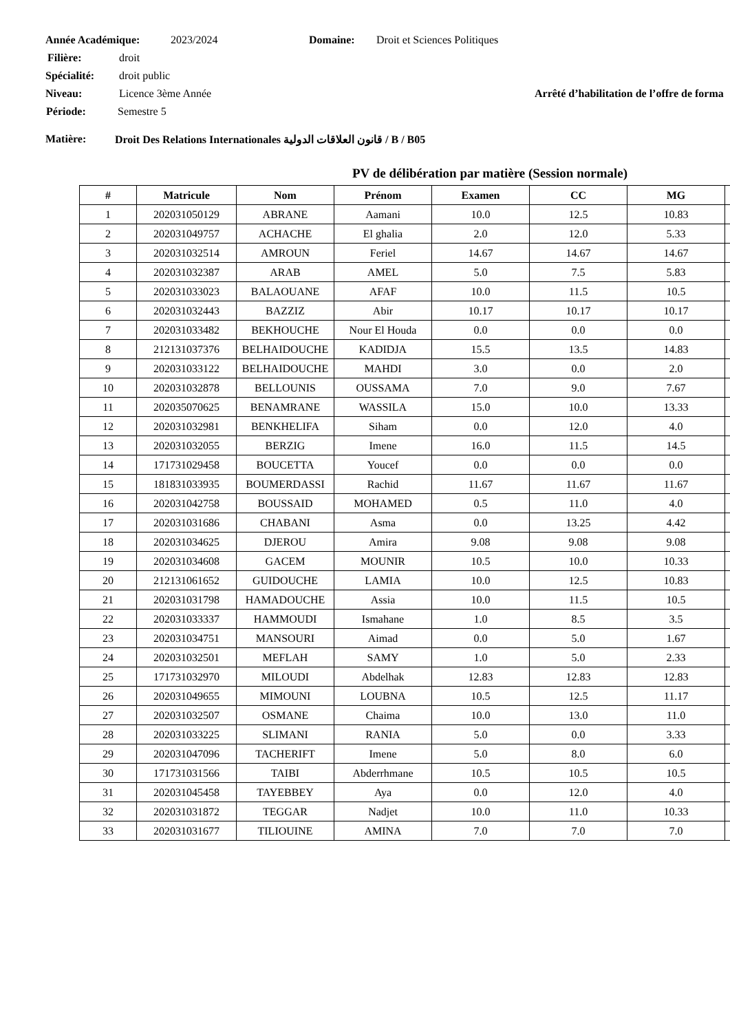Année Académique: 2023/2024 Domaine: Droit et Sciences Politiques
Filière: droit
Spécialité: droit public
Niveau: Licence 3ème Année Arrêté d’habilitation de l’offre de forma
Période: Semestre 5
Matière: Droit Des Relations Internationales قانون العلاقات الدولية / B / B05
PV de délibération par matière (Session normale)
| # | Matricule | Nom | Prénom | Examen | CC | MG | |
| --- | --- | --- | --- | --- | --- | --- | --- |
| 1 | 202031050129 | ABRANE | Aamani | 10.0 | 12.5 | 10.83 | |
| 2 | 202031049757 | ACHACHE | El ghalia | 2.0 | 12.0 | 5.33 | |
| 3 | 202031032514 | AMROUN | Feriel | 14.67 | 14.67 | 14.67 | |
| 4 | 202031032387 | ARAB | AMEL | 5.0 | 7.5 | 5.83 | |
| 5 | 202031033023 | BALAOUANE | AFAF | 10.0 | 11.5 | 10.5 | |
| 6 | 202031032443 | BAZZIZ | Abir | 10.17 | 10.17 | 10.17 | |
| 7 | 202031033482 | BEKHOUCHE | Nour El Houda | 0.0 | 0.0 | 0.0 | |
| 8 | 212131037376 | BELHAIDOUCHE | KADIDJA | 15.5 | 13.5 | 14.83 | |
| 9 | 202031033122 | BELHAIDOUCHE | MAHDI | 3.0 | 0.0 | 2.0 | |
| 10 | 202031032878 | BELLOUNIS | OUSSAMA | 7.0 | 9.0 | 7.67 | |
| 11 | 202035070625 | BENAMRANE | WASSILA | 15.0 | 10.0 | 13.33 | |
| 12 | 202031032981 | BENKHELIFA | Siham | 0.0 | 12.0 | 4.0 | |
| 13 | 202031032055 | BERZIG | Imene | 16.0 | 11.5 | 14.5 | |
| 14 | 171731029458 | BOUCETTA | Youcef | 0.0 | 0.0 | 0.0 | |
| 15 | 181831033935 | BOUMERDASSI | Rachid | 11.67 | 11.67 | 11.67 | |
| 16 | 202031042758 | BOUSSAID | MOHAMED | 0.5 | 11.0 | 4.0 | |
| 17 | 202031031686 | CHABANI | Asma | 0.0 | 13.25 | 4.42 | |
| 18 | 202031034625 | DJEROU | Amira | 9.08 | 9.08 | 9.08 | |
| 19 | 202031034608 | GACEM | MOUNIR | 10.5 | 10.0 | 10.33 | |
| 20 | 212131061652 | GUIDOUCHE | LAMIA | 10.0 | 12.5 | 10.83 | |
| 21 | 202031031798 | HAMADOUCHE | Assia | 10.0 | 11.5 | 10.5 | |
| 22 | 202031033337 | HAMMOUDI | Ismahane | 1.0 | 8.5 | 3.5 | |
| 23 | 202031034751 | MANSOURI | Aimad | 0.0 | 5.0 | 1.67 | |
| 24 | 202031032501 | MEFLAH | SAMY | 1.0 | 5.0 | 2.33 | |
| 25 | 171731032970 | MILOUDI | Abdelhak | 12.83 | 12.83 | 12.83 | |
| 26 | 202031049655 | MIMOUNI | LOUBNA | 10.5 | 12.5 | 11.17 | |
| 27 | 202031032507 | OSMANE | Chaima | 10.0 | 13.0 | 11.0 | |
| 28 | 202031033225 | SLIMANI | RANIA | 5.0 | 0.0 | 3.33 | |
| 29 | 202031047096 | TACHERIFT | Imene | 5.0 | 8.0 | 6.0 | |
| 30 | 171731031566 | TAIBI | Abderrhmane | 10.5 | 10.5 | 10.5 | |
| 31 | 202031045458 | TAYEBBEY | Aya | 0.0 | 12.0 | 4.0 | |
| 32 | 202031031872 | TEGGAR | Nadjet | 10.0 | 11.0 | 10.33 | |
| 33 | 202031031677 | TILIOUINE | AMINA | 7.0 | 7.0 | 7.0 | |